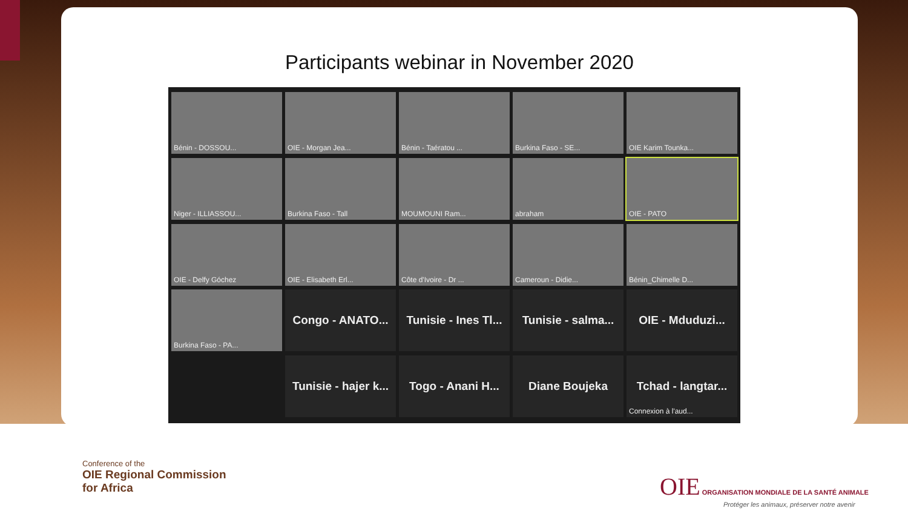Participants webinar in November 2020
Bénin - DOSSOU...
OIE - Morgan Jea...
Bénin - Taératou ...
Burkina Faso - SE...
OIE Karim Tounka...
Niger - ILLIASSOU...
Burkina Faso - Tall
MOUMOUNI Ram...
abraham
OIE - PATO
OIE - Delfy Góchez
OIE - Elisabeth Erl...
Côte d'Ivoire - Dr ...
Cameroun - Didie...
Bénin_Chimelle D...
Burkina Faso - PA...
Congo - ANATO...
Tunisie - Ines Tl...
Tunisie - salma...
OIE - Mduduzi...
Tunisie - hajer k...
Togo - Anani H...
Diane Boujeka
Tchad - langtar...
Connexion à l'aud...
Conference of the
OIE Regional Commission
for Africa
OIE ORGANISATION MONDIALE DE LA SANTÉ ANIMALE
Protéger les animaux, préserver notre avenir